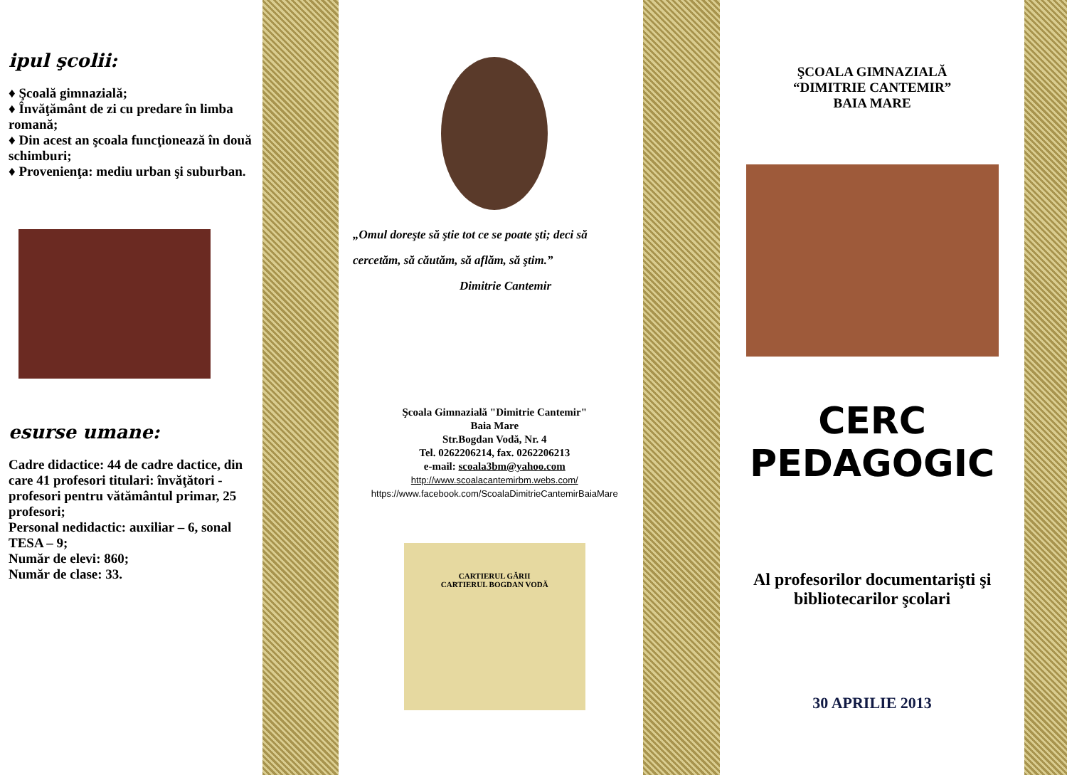ipul şcolii:
♦ Şcoală gimnazială;
♦ Învăţământ de zi cu predare în limba romană;
♦ Din acest an şcoala funcţionează în două schimburi;
♦ Provenienţa: mediu urban şi suburban.
esurse umane:
Cadre didactice: 44 de cadre dactice, din care 41 profesori titulari: învăţători - profesori pentru vătământul primar, 25 profesori;
Personal nedidactic: auxiliar – 6, sonal TESA – 9;
Număr de elevi: 860;
Număr de clase: 33.
„Omul doreşte să ştie tot ce se poate şti; deci să cercetăm, să căutăm, să aflăm, să ştim.”
Dimitrie Cantemir
Şcoala Gimnazială "Dimitrie Cantemir"
Baia Mare
Str.Bogdan Vodă, Nr. 4
Tel. 0262206214, fax. 0262206213
e-mail: scoala3bm@yahoo.com
http://www.scoalacantemirbm.webs.com/
https://www.facebook.com/ScoalaDimitrieCantemirBaiaMare
CARTIERUL GĂRII
CARTIERUL BOGDAN VODĂ
ŞCOALA GIMNAZIALĂ
“DIMITRIE CANTEMIR”
BAIA MARE
CERC PEDAGOGIC
Al profesorilor documentarişti şi bibliotecarilor şcolari
30 APRILIE 2013